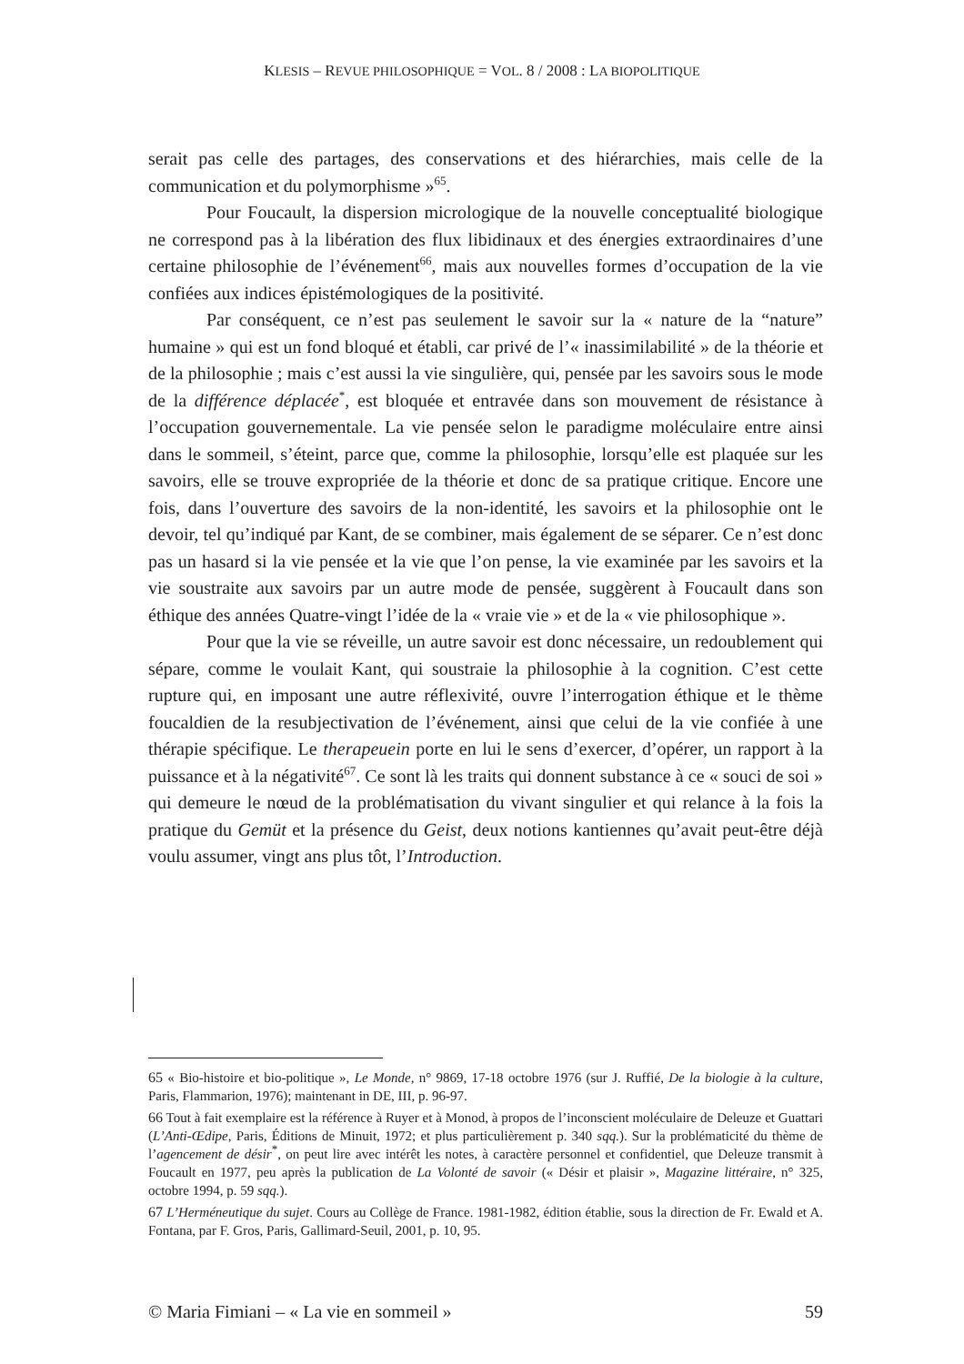KLESIS – REVUE PHILOSOPHIQUE = VOL. 8 / 2008 : LA BIOPOLITIQUE
serait pas celle des partages, des conservations et des hiérarchies, mais celle de la communication et du polymorphisme »<sup>65</sup>.
Pour Foucault, la dispersion micrologique de la nouvelle conceptualité biologique ne correspond pas à la libération des flux libidinaux et des énergies extraordinaires d’une certaine philosophie de l’événement<sup>66</sup>, mais aux nouvelles formes d’occupation de la vie confiées aux indices épistémologiques de la positivité.
Par conséquent, ce n’est pas seulement le savoir sur la « nature de la “nature” humaine » qui est un fond bloqué et établi, car privé de l’« inassimilabilité » de la théorie et de la philosophie ; mais c’est aussi la vie singulière, qui, pensée par les savoirs sous le mode de la différence déplacée<sup>*</sup>, est bloquée et entravée dans son mouvement de résistance à l’occupation gouvernementale. La vie pensée selon le paradigme moléculaire entre ainsi dans le sommeil, s’éteint, parce que, comme la philosophie, lorsqu’elle est plaquée sur les savoirs, elle se trouve expropriée de la théorie et donc de sa pratique critique. Encore une fois, dans l’ouverture des savoirs de la non-identité, les savoirs et la philosophie ont le devoir, tel qu’indiqué par Kant, de se combiner, mais également de se séparer. Ce n’est donc pas un hasard si la vie pensée et la vie que l’on pense, la vie examinée par les savoirs et la vie soustraite aux savoirs par un autre mode de pensée, suggèrent à Foucault dans son éthique des années Quatre-vingt l’idée de la « vraie vie » et de la « vie philosophique ».
Pour que la vie se réveille, un autre savoir est donc nécessaire, un redoublement qui sépare, comme le voulait Kant, qui soustraie la philosophie à la cognition. C’est cette rupture qui, en imposant une autre réflexivité, ouvre l’interrogation éthique et le thème foucaldien de la resubjectivation de l’événement, ainsi que celui de la vie confiée à une thérapie spécifique. Le therapeuein porte en lui le sens d’exercer, d’opérer, un rapport à la puissance et à la négativité<sup>67</sup>. Ce sont là les traits qui donnent substance à ce « souci de soi » qui demeure le nœud de la problématisation du vivant singulier et qui relance à la fois la pratique du Gemüt et la présence du Geist, deux notions kantiennes qu’avait peut-être déjà voulu assumer, vingt ans plus tôt, l’Introduction.
65 « Bio-histoire et bio-politique », Le Monde, n° 9869, 17-18 octobre 1976 (sur J. Ruffié, De la biologie à la culture, Paris, Flammarion, 1976); maintenant in DE, III, p. 96-97.
66 Tout à fait exemplaire est la référence à Ruyer et à Monod, à propos de l’inconscient moléculaire de Deleuze et Guattari (L’Anti-Œdipe, Paris, Éditions de Minuit, 1972; et plus particulièrement p. 340 sqq.). Sur la problématicité du thème de l’agencement de désir<sup>*</sup>, on peut lire avec intérêt les notes, à caractère personnel et confidentiel, que Deleuze transmit à Foucault en 1977, peu après la publication de La Volonté de savoir (« Désir et plaisir », Magazine littéraire, n° 325, octobre 1994, p. 59 sqq.).
67 L’Herméneutique du sujet. Cours au Collège de France. 1981-1982, édition établie, sous la direction de Fr. Ewald et A. Fontana, par F. Gros, Paris, Gallimard-Seuil, 2001, p. 10, 95.
© Maria Fimiani – « La vie en sommeil » 59